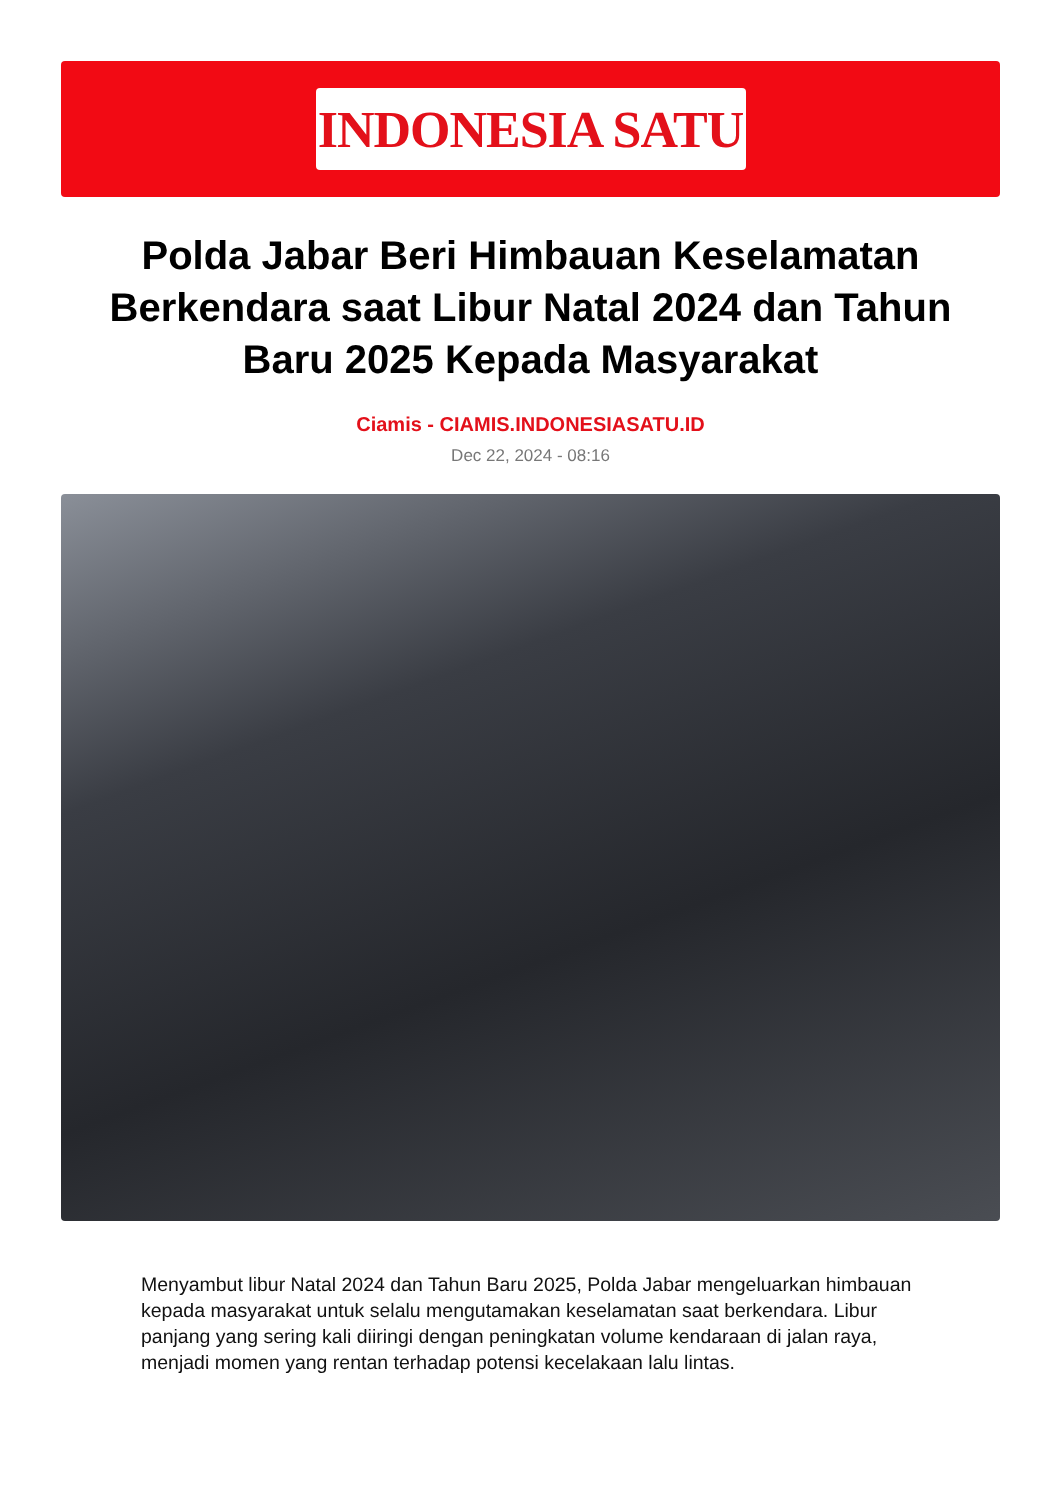INDONESIA SATU
Polda Jabar Beri Himbauan Keselamatan Berkendara saat Libur Natal 2024 dan Tahun Baru 2025 Kepada Masyarakat
Ciamis - CIAMIS.INDONESIASATU.ID
Dec 22, 2024 - 08:16
Menyambut libur Natal 2024 dan Tahun Baru 2025, Polda Jabar mengeluarkan himbauan kepada masyarakat untuk selalu mengutamakan keselamatan saat berkendara. Libur panjang yang sering kali diiringi dengan peningkatan volume kendaraan di jalan raya, menjadi momen yang rentan terhadap potensi kecelakaan lalu lintas.